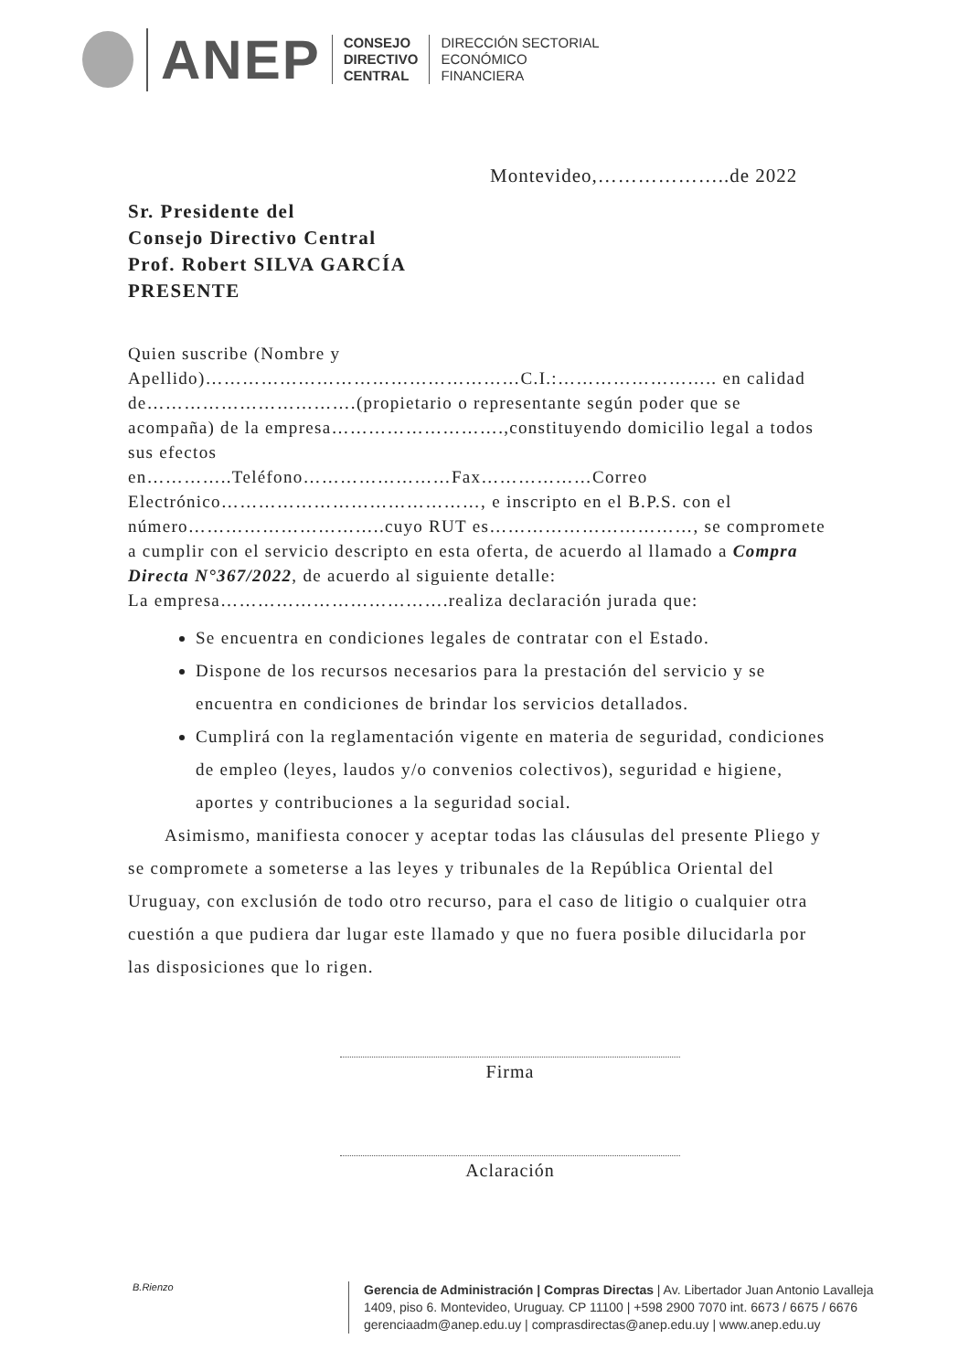ANEP
CONSEJO
DIRECTIVO
CENTRAL
DIRECCIÓN SECTORIAL
ECONÓMICO
FINANCIERA
Montevideo,………………..de 2022
Sr. Presidente del
Consejo Directivo Central
Prof. Robert SILVA GARCÍA
PRESENTE
Quien suscribe (Nombre y
Apellido)……………………………………………C.I.:…………………….. en calidad de…………………………….(propietario o representante según poder que se acompaña) de la empresa……………………….,constituyendo domicilio legal a todos sus efectos
en…………..Teléfono……………………Fax………………Correo Electrónico……………………………………, e inscripto en el B.P.S. con el número…………………………..cuyo RUT es……………………………, se compromete a cumplir con el servicio descripto en esta oferta, de acuerdo al llamado a Compra Directa N°367/2022, de acuerdo al siguiente detalle:
La empresa……………………………….realiza declaración jurada que:
Se encuentra en condiciones legales de contratar con el Estado.
Dispone de los recursos necesarios para la prestación del servicio y se encuentra en condiciones de brindar los servicios detallados.
Cumplirá con la reglamentación vigente en materia de seguridad, condiciones de empleo (leyes, laudos y/o convenios colectivos), seguridad e higiene, aportes y contribuciones a la seguridad social.
Asimismo, manifiesta conocer y aceptar todas las cláusulas del presente Pliego y se compromete a someterse a las leyes y tribunales de la República Oriental del Uruguay, con exclusión de todo otro recurso, para el caso de litigio o cualquier otra cuestión a que pudiera dar lugar este llamado y que no fuera posible dilucidarla por las disposiciones que lo rigen.
Firma
Aclaración
B.Rienzo
Gerencia de Administración | Compras Directas | Av. Libertador Juan Antonio Lavalleja
1409, piso 6. Montevideo, Uruguay. CP 11100 | +598 2900 7070 int. 6673 / 6675 / 6676
gerenciaadm@anep.edu.uy | comprasdirectas@anep.edu.uy | www.anep.edu.uy